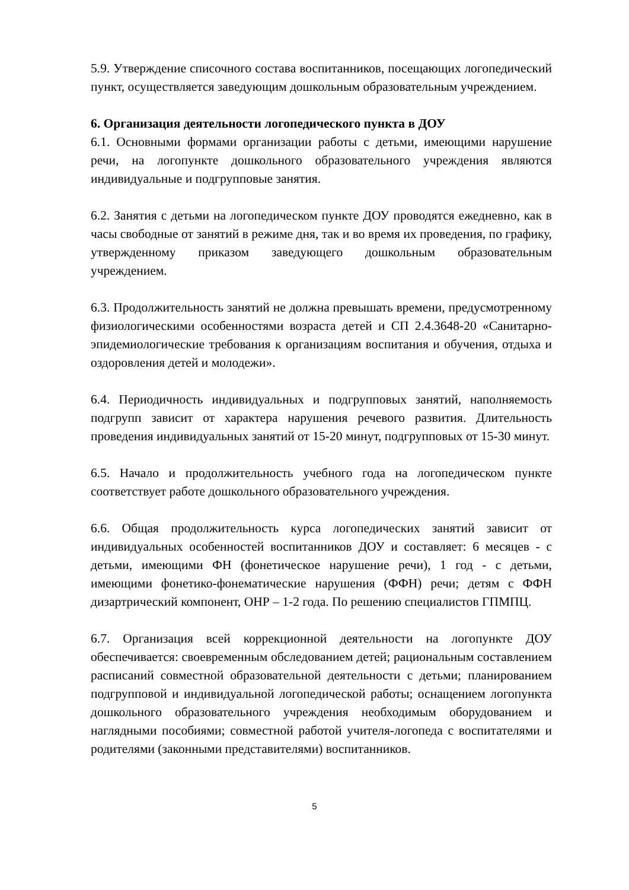5.9. Утверждение списочного состава воспитанников, посещающих логопедический пункт, осуществляется заведующим дошкольным образовательным учреждением.
6. Организация деятельности логопедического пункта в ДОУ
6.1. Основными формами организации работы с детьми, имеющими нарушение речи, на логопункте дошкольного образовательного учреждения являются индивидуальные и подгрупповые занятия.
6.2. Занятия с детьми на логопедическом пункте ДОУ проводятся ежедневно, как в часы свободные от занятий в режиме дня, так и во время их проведения, по графику, утвержденному приказом заведующего дошкольным образовательным учреждением.
6.3. Продолжительность занятий не должна превышать времени, предусмотренному физиологическими особенностями возраста детей и СП 2.4.3648-20 «Санитарно-эпидемиологические требования к организациям воспитания и обучения, отдыха и оздоровления детей и молодежи».
6.4. Периодичность индивидуальных и подгрупповых занятий, наполняемость подгрупп зависит от характера нарушения речевого развития. Длительность проведения индивидуальных занятий от 15-20 минут, подгрупповых от 15-30 минут.
6.5. Начало и продолжительность учебного года на логопедическом пункте соответствует работе дошкольного образовательного учреждения.
6.6. Общая продолжительность курса логопедических занятий зависит от индивидуальных особенностей воспитанников ДОУ и составляет: 6 месяцев - с детьми, имеющими ФН (фонетическое нарушение речи), 1 год - с детьми, имеющими фонетико-фонематические нарушения (ФФН) речи; детям с ФФН дизартрический компонент, ОНР – 1-2 года. По решению специалистов ГПМПЦ.
6.7. Организация всей коррекционной деятельности на логопункте ДОУ обеспечивается: своевременным обследованием детей; рациональным составлением расписаний совместной образовательной деятельности с детьми; планированием подгрупповой и индивидуальной логопедической работы; оснащением логопункта дошкольного образовательного учреждения необходимым оборудованием и наглядными пособиями; совместной работой учителя-логопеда с воспитателями и родителями (законными представителями) воспитанников.
5